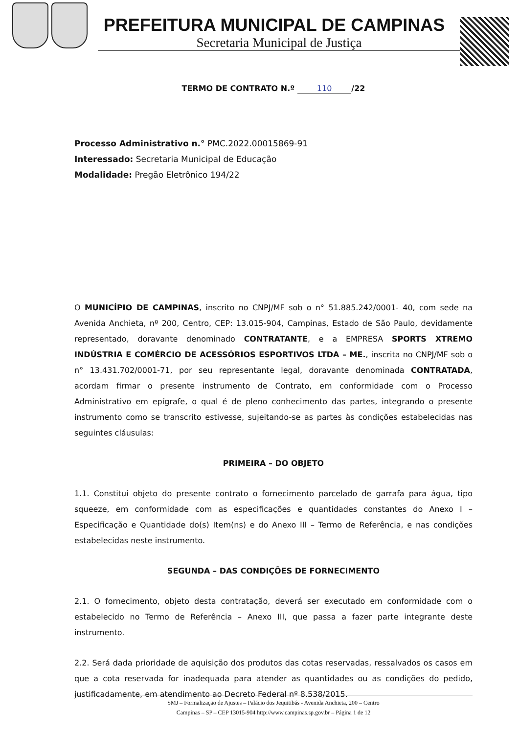PREFEITURA MUNICIPAL DE CAMPINAS
Secretaria Municipal de Justiça
TERMO DE CONTRATO N.º 110 /22
Processo Administrativo n.° PMC.2022.00015869-91
Interessado: Secretaria Municipal de Educação
Modalidade: Pregão Eletrônico 194/22
O MUNICÍPIO DE CAMPINAS, inscrito no CNPJ/MF sob o n° 51.885.242/0001- 40, com sede na Avenida Anchieta, nº 200, Centro, CEP: 13.015-904, Campinas, Estado de São Paulo, devidamente representado, doravante denominado CONTRATANTE, e a EMPRESA SPORTS XTREMO INDÚSTRIA E COMÉRCIO DE ACESSÓRIOS ESPORTIVOS LTDA – ME., inscrita no CNPJ/MF sob o n° 13.431.702/0001-71, por seu representante legal, doravante denominada CONTRATADA, acordam firmar o presente instrumento de Contrato, em conformidade com o Processo Administrativo em epígrafe, o qual é de pleno conhecimento das partes, integrando o presente instrumento como se transcrito estivesse, sujeitando-se as partes às condições estabelecidas nas seguintes cláusulas:
PRIMEIRA – DO OBJETO
1.1. Constitui objeto do presente contrato o fornecimento parcelado de garrafa para água, tipo squeeze, em conformidade com as especificações e quantidades constantes do Anexo I – Especificação e Quantidade do(s) Item(ns) e do Anexo III – Termo de Referência, e nas condições estabelecidas neste instrumento.
SEGUNDA – DAS CONDIÇÕES DE FORNECIMENTO
2.1. O fornecimento, objeto desta contratação, deverá ser executado em conformidade com o estabelecido no Termo de Referência – Anexo III, que passa a fazer parte integrante deste instrumento.
2.2. Será dada prioridade de aquisição dos produtos das cotas reservadas, ressalvados os casos em que a cota reservada for inadequada para atender as quantidades ou as condições do pedido, justificadamente, em atendimento ao Decreto Federal nº 8.538/2015.
SMJ – Formalização de Ajustes – Palácio dos Jequitibás - Avenida Anchieta, 200 – Centro
Campinas – SP – CEP 13015-904 http://www.campinas.sp.gov.br – Página 1 de 12